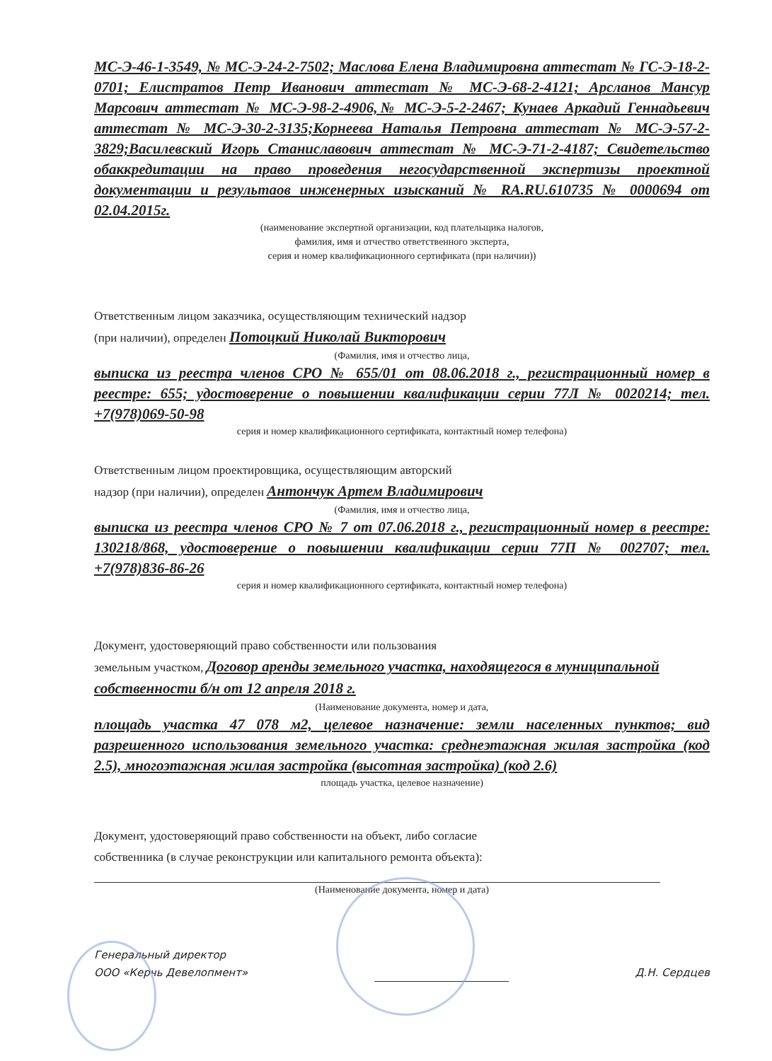МС-Э-46-1-3549, № МС-Э-24-2-7502; Маслова Елена Владимировна аттестат № ГС-Э-18-2-0701; Елистратов Петр Иванович аттестат № МС-Э-68-2-4121; Арсланов Мансур Марсович аттестат № МС-Э-98-2-4906,№ МС-Э-5-2-2467; Кунаев Аркадий Геннадьевич аттестат № МС-Э-30-2-3135;Корнеева Наталья Петровна аттестат № МС-Э-57-2-3829;Василевский Игорь Станиславович аттестат № МС-Э-71-2-4187; Свидетельство обаккредитации на право проведения негосударственной экспертизы проектной документации и результаов инженерных изысканий № RA.RU.610735 № 0000694 от 02.04.2015г.
(наименование экспертной организации, код плательщика налогов,
фамилия, имя и отчество ответственного эксперта,
серия и номер квалификационного сертификата (при наличии))
Ответственным лицом заказчика, осуществляющим технический надзор
(при наличии), определен Потоцкий Николай Викторович
(Фамилия, имя и отчество лица,
выписка из реестра членов СРО № 655/01 от 08.06.2018 г., регистрационный номер в реестре: 655; удостоверение о повышении квалификации серии 77Л № 0020214; тел. +7(978)069-50-98
серия и номер квалификационного сертификата, контактный номер телефона)
Ответственным лицом проектировщика, осуществляющим авторский
надзор (при наличии), определен Антончук Артем Владимирович
(Фамилия, имя и отчество лица,
выписка из реестра членов СРО № 7 от 07.06.2018 г., регистрационный номер в реестре: 130218/868, удостоверение о повышении квалификации серии 77П № 002707; тел. +7(978)836-86-26
серия и номер квалификационного сертификата, контактный номер телефона)
Документ, удостоверяющий право собственности или пользования
земельным участком, Договор аренды земельного участка, находящегося в муниципальной собственности б/н от 12 апреля 2018 г.
(Наименование документа, номер и дата,
площадь участка 47 078 м2, целевое назначение: земли населенных пунктов; вид разрешенного использования земельного участка: среднеэтажная жилая застройка (код 2.5), многоэтажная жилая застройка (высотная застройка) (код 2.6)
площадь участка, целевое назначение)
Документ, удостоверяющий право собственности на объект, либо согласие
собственника (в случае реконструкции или капитального ремонта объекта):
(Наименование документа, номер и дата)
Генеральный директор
ООО «Керчь Девелопмент»
Д.Н. Сердцев